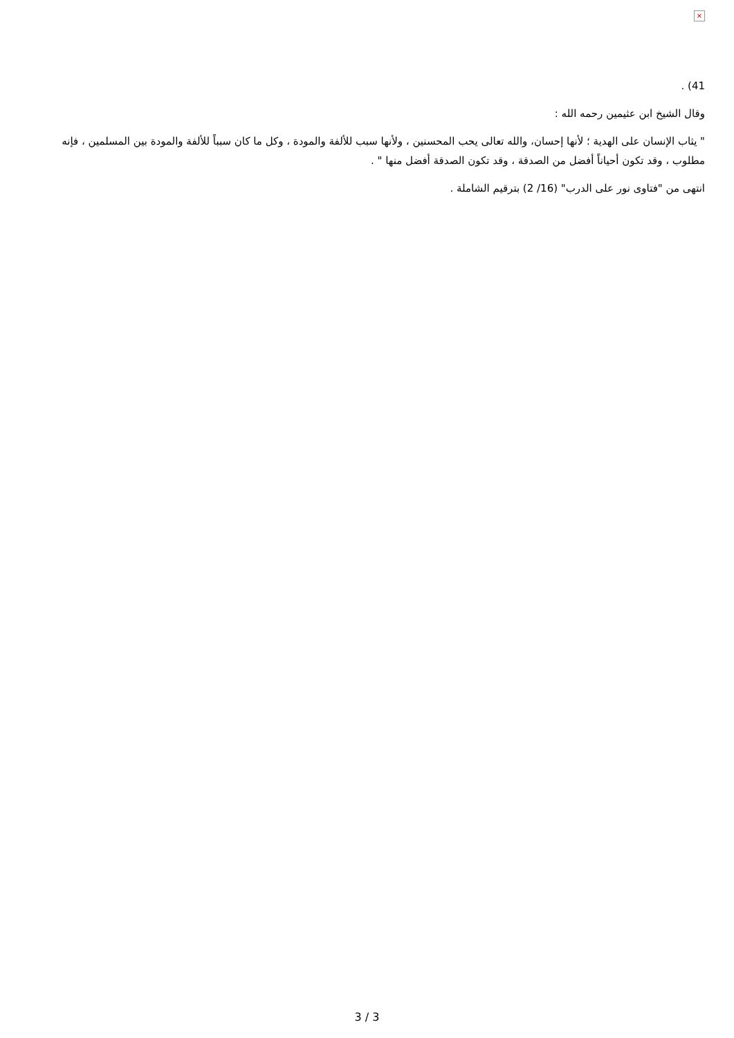×
41) .
وقال الشيخ ابن عثيمين رحمه الله :
" يثاب الإنسان على الهدية ؛ لأنها إحسان، والله تعالى يحب المحسنين ، ولأنها سبب للألفة والمودة ، وكل ما كان سبباً للألفة والمودة بين المسلمين ، فإنه مطلوب ، وقد تكون أحياناً أفضل من الصدقة ، وقد تكون الصدقة أفضل منها " .
انتهى من "فتاوى نور على الدرب" (16/ 2) بترقيم الشاملة .
3 / 3